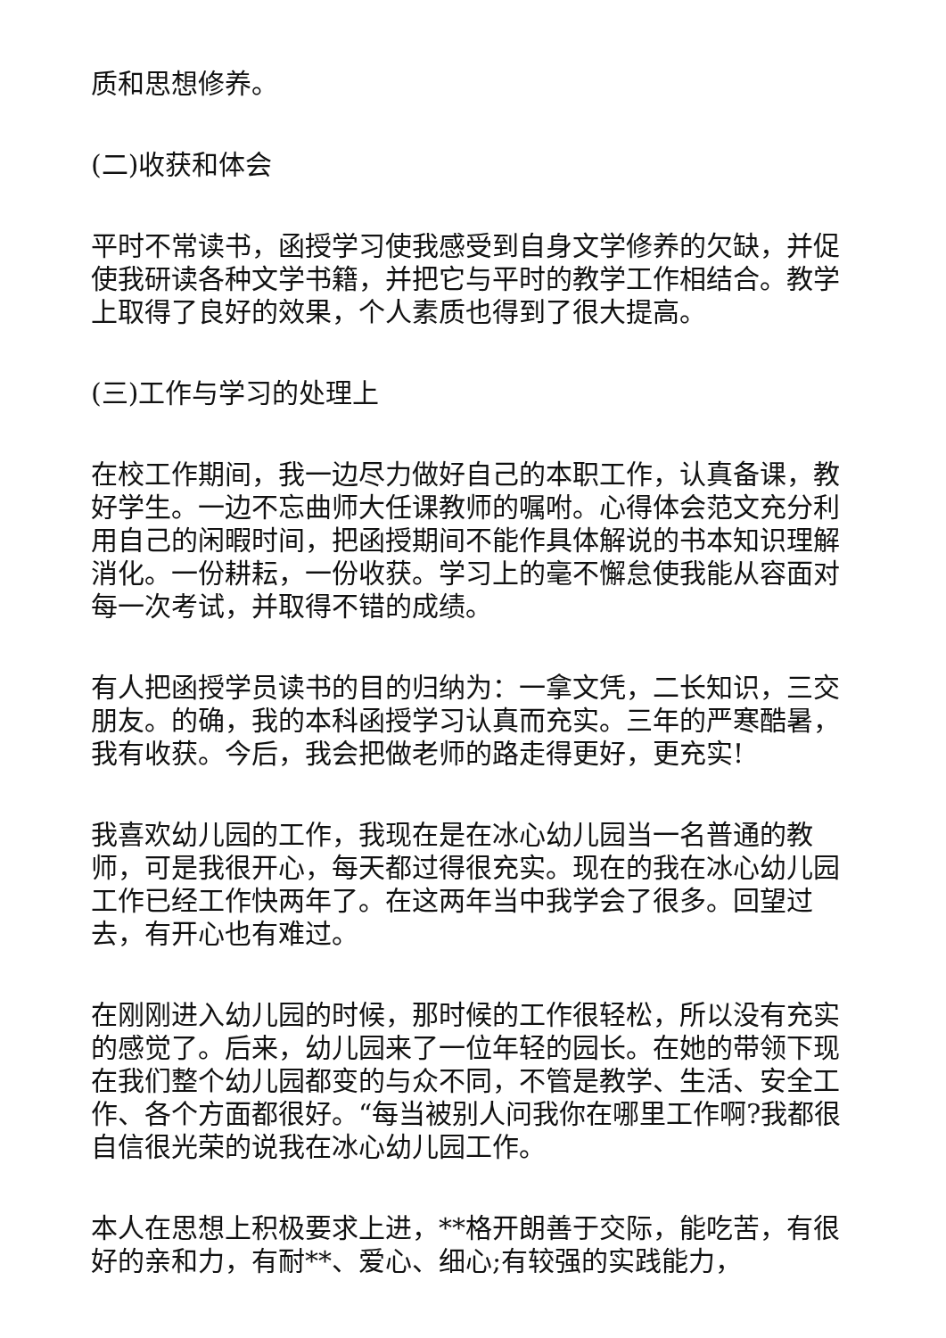质和思想修养。
(二)收获和体会
平时不常读书，函授学习使我感受到自身文学修养的欠缺，并促使我研读各种文学书籍，并把它与平时的教学工作相结合。教学上取得了良好的效果，个人素质也得到了很大提高。
(三)工作与学习的处理上
在校工作期间，我一边尽力做好自己的本职工作，认真备课，教好学生。一边不忘曲师大任课教师的嘱咐。心得体会范文充分利用自己的闲暇时间，把函授期间不能作具体解说的书本知识理解消化。一份耕耘，一份收获。学习上的毫不懈怠使我能从容面对每一次考试，并取得不错的成绩。
有人把函授学员读书的目的归纳为：一拿文凭，二长知识，三交朋友。的确，我的本科函授学习认真而充实。三年的严寒酷暑，我有收获。今后，我会把做老师的路走得更好，更充实!
我喜欢幼儿园的工作，我现在是在冰心幼儿园当一名普通的教师，可是我很开心，每天都过得很充实。现在的我在冰心幼儿园工作已经工作快两年了。在这两年当中我学会了很多。回望过去，有开心也有难过。
在刚刚进入幼儿园的时候，那时候的工作很轻松，所以没有充实的感觉了。后来，幼儿园来了一位年轻的园长。在她的带领下现在我们整个幼儿园都变的与众不同，不管是教学、生活、安全工作、各个方面都很好。“每当被别人问我你在哪里工作啊?我都很自信很光荣的说我在冰心幼儿园工作。
本人在思想上积极要求上进，**格开朗善于交际，能吃苦，有很好的亲和力，有耐**、爱心、细心;有较强的实践能力，